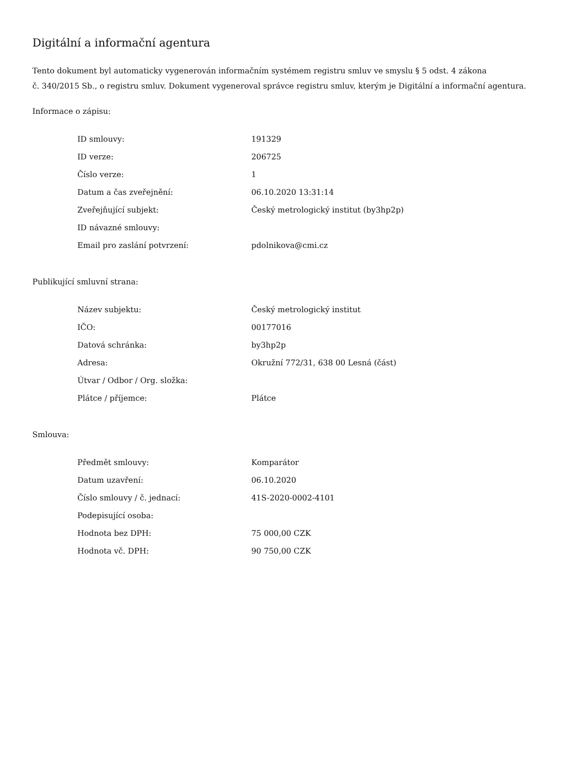Digitální a informační agentura
Tento dokument byl automaticky vygenerován informačním systémem registru smluv ve smyslu § 5 odst. 4 zákona
č. 340/2015 Sb., o registru smluv. Dokument vygeneroval správce registru smluv, kterým je Digitální a informační agentura.
Informace o zápisu:
| ID smlouvy: | 191329 |
| ID verze: | 206725 |
| Číslo verze: | 1 |
| Datum a čas zveřejnění: | 06.10.2020 13:31:14 |
| Zveřejňující subjekt: | Český metrologický institut (by3hp2p) |
| ID návazné smlouvy: | |
| Email pro zaslání potvrzení: | pdolnikova@cmi.cz |
Publikující smluvní strana:
| Název subjektu: | Český metrologický institut |
| IČO: | 00177016 |
| Datová schránka: | by3hp2p |
| Adresa: | Okružní 772/31, 638 00 Lesná (část) |
| Útvar / Odbor / Org. složka: | |
| Plátce / příjemce: | Plátce |
Smlouva:
| Předmět smlouvy: | Komparátor |
| Datum uzavření: | 06.10.2020 |
| Číslo smlouvy / č. jednací: | 41S-2020-0002-4101 |
| Podepisující osoba: | |
| Hodnota bez DPH: | 75 000,00 CZK |
| Hodnota vč. DPH: | 90 750,00 CZK |